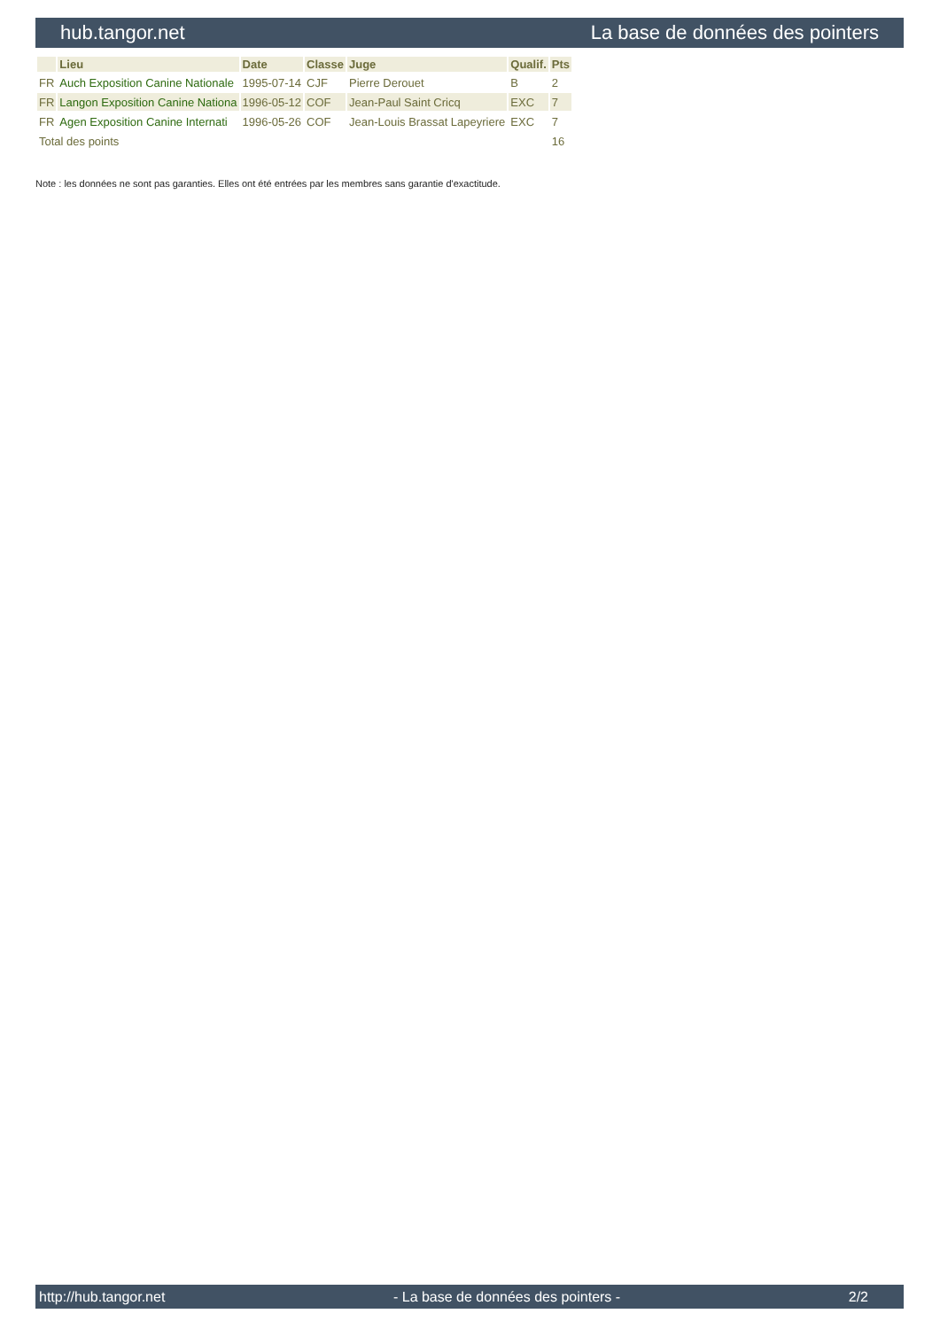hub.tangor.net La base de données des pointers
| | Lieu | Date | Classe | Juge | Qualif. | Pts |
| --- | --- | --- | --- | --- | --- | --- |
| FR | Auch Exposition Canine Nationale | 1995-07-14 | CJF | Pierre Derouet | B | 2 |
| FR | Langon Exposition Canine Nationa | 1996-05-12 | COF | Jean-Paul Saint Cricq | EXC | 7 |
| FR | Agen Exposition Canine Internati | 1996-05-26 | COF | Jean-Louis Brassat Lapeyriere | EXC | 7 |
| Total des points | | | | | | 16 |
Note : les données ne sont pas garanties. Elles ont été entrées par les membres sans garantie d'exactitude.
http://hub.tangor.net - La base de données des pointers - 2/2